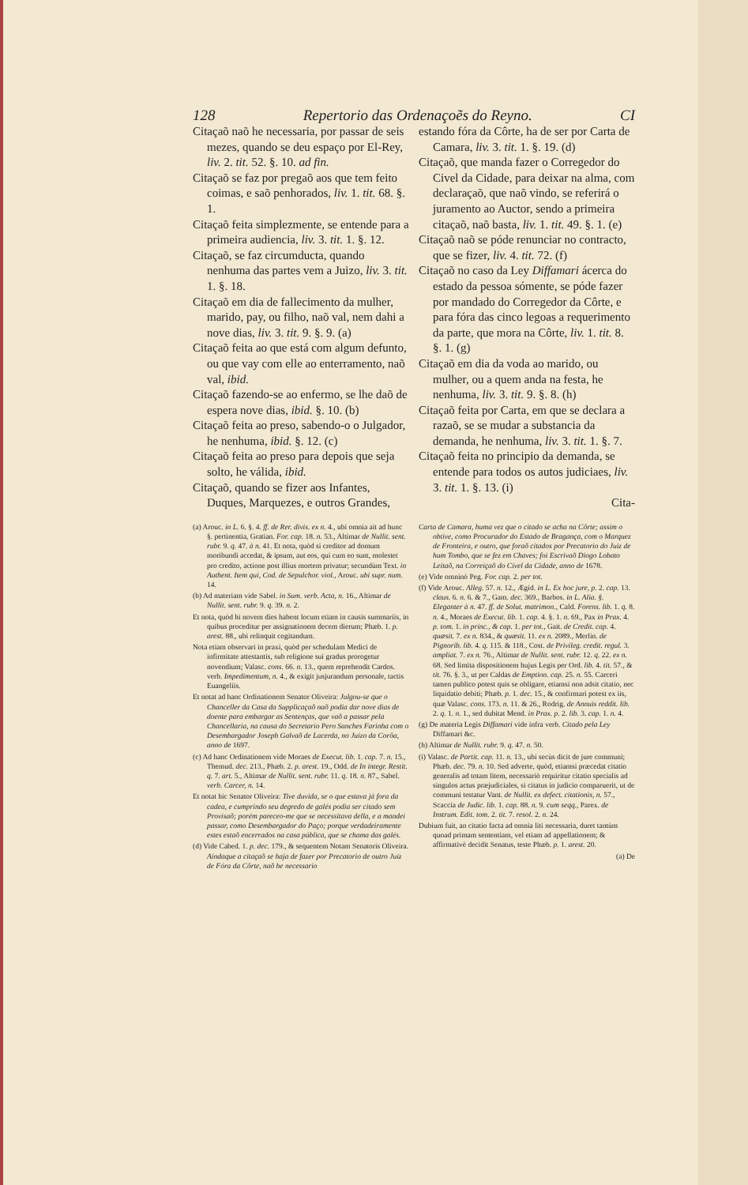128 Repertorio das Ordenaçoẽs do Reyno. CI
Citaçaõ naõ he necessaria, por passar de seis mezes, quando se deu espaço por El-Rey, liv. 2. tit. 52. §. 10. ad fin.
Citaçaõ se faz por pregaõ aos que tem feito coimas, e saõ penhorados, liv. 1. tit. 68. §. 1.
Citaçaõ feita simplezmente, se entende para a primeira audiencia, liv. 3. tit. 1. §. 12.
Citaçaõ, se faz circumducta, quando nenhuma das partes vem a Juizo, liv. 3. tit. 1. §. 18.
Citaçaõ em dia de fallecimento da mulher, marido, pay, ou filho, naõ val, nem dahi a nove dias, liv. 3. tit. 9. §. 9. (a)
Citaçaõ feita ao que está com algum defunto, ou que vay com elle ao enterramento, naõ val, ibid.
Citaçaõ fazendo-se ao enfermo, se lhe daõ de espera nove dias, ibid. §. 10. (b)
Citaçaõ feita ao preso, sabendo-o o Julgador, he nenhuma, ibid. §. 12. (c)
Citaçaõ feita ao preso para depois que seja solto, he válida, ibid.
Citaçaõ, quando se fizer aos Infantes, Duques, Marquezes, e outros Grandes,
estando fóra da Côrte, ha de ser por Carta de Camara, liv. 3. tit. 1. §. 19. (d)
Citaçaõ, que manda fazer o Corregedor do Civel da Cidade, para deixar na alma, com declaraçaõ, que naõ vindo, se referirá o juramento ao Auctor, sendo a primeira citaçaõ, naõ basta, liv. 1. tit. 49. §. 1. (e)
Citaçaõ naõ se póde renunciar no contracto, que se fizer, liv. 4. tit. 72. (f)
Citaçaõ no caso da Ley Diffamari ácerca do estado da pessoa sómente, se póde fazer por mandado do Corregedor da Côrte, e para fóra das cinco legoas a requerimento da parte, que mora na Côrte, liv. 1. tit. 8. §. 1. (g)
Citaçaõ em dia da voda ao marido, ou mulher, ou a quem anda na festa, he nenhuma, liv. 3. tit. 9. §. 8. (h)
Citaçaõ feita por Carta, em que se declara a razaõ, se se mudar a substancia da demanda, he nenhuma, liv. 3. tit. 1. §. 7.
Citaçaõ feita no principio da demanda, se entende para todos os autos judiciaes, liv. 3. tit. 1. §. 13. (i)
Cita-
(a) Arouc. in L. 6. §. 4. ff. de Rer. divis. ex n. 4., ubi omnia ait ad hunc §. pertinentia, Gratian. For. cap. 18. n. 53., Altimar de Nullit. sent. rubr. 9. q. 47. à n. 41. Et nota, quòd si creditor ad domum moribundi accedat, & ipsum, aut eos, qui cum eo sunt, molestet pro credito, actione post illius mortem privatur; secundùm Text. in Authent. Item qui, Cod. de Sepulchor. viol., Arouc. ubi supr. num. 14.
(b) Ad materiam vide Sabel. in Sum. verb. Acta, n. 16., Altimar de Nullit. sent. rubr. 9. q. 39. n. 2.
Et nota, quòd hi novem dies habent locum etiam in causis summariis, in quibus proceditur per assignationem decem dierum; Phæb. 1. p. arest. 88., ubi relinquit cogitandum.
Nota etiam observari in praxi, quòd per schedulam Medici de infirmitate attestantis, sub religione sui gradus prorogetur novendium; Valasc. cons. 66. n. 13., quem reprehendit Cardos. verb. Impedimentum, n. 4., & exigit jusjurandum personale, tactis Euangeliis.
Et notat ad hanc Ordinationem Senator Oliveira: Julgou-se que o Chanceller da Casa da Supplicaçaõ naõ podia dar nove dias de doente para embargar as Sentenças, que vaõ a passar pela Chancellaria, na causa do Secretario Pero Sanches Farinha com o Desembargador Joseph Galvaõ de Lacerda, no Juizo da Corôa, anno de 1697.
(c) Ad hanc Ordinationem vide Moraes de Execut. lib. 1. cap. 7. n. 15., Themud. dec. 213., Phæb. 2. p. arest. 19., Odd. de In integr. Restit. q. 7. art. 5., Altimar de Nullit. sent. rubr. 11. q. 18. n. 87., Sabel. verb. Carcer, n. 14.
Et notat hic Senator Oliveira: Tive duvida, se o que estava já fora da cadea, e cumprindo seu degredo de galés podia ser citado sem Provisaõ; porém pareceo-me que se necessitava della, e a mandei passar, como Desembargador do Paço; porque verdadeiramente estes estaõ encerrados na casa pública, que se chama das galés.
(d) Vide Cabed. 1. p. dec. 179., & sequentem Notam Senatoris Oliveira. Aindaque a citaçaõ se haja de fazer por Precatorio de outro Juiz de Fóra da Côrte, naõ he necessario
Carta de Camara, huma vez que o citado se acha na Côrte; assim o obtive, como Procurador do Estado de Bragança, com o Marquez de Fronteira, e outro, que foraõ citados por Precatorio do Juiz de hum Tombo, que se fez em Chaves; foi Escrivaõ Diogo Lobato Leitaõ, na Correiçaõ do Civel da Cidade, anno de 1678.
(e) Vide omninò Peg. For. cap. 2. per tot.
(f) Vide Arouc. Alleg. 57. n. 12., Ægid. in L. Ex hoc jure, p. 2. cap. 13. claus. 6. n. 6. & 7., Gam. dec. 369., Barbos. in L. Alia. §. Eleganter à n. 47. ff. de Solut. matrimon., Cald. Forens. lib. 1. q. 8. n. 4., Moraes de Execut. lib. 1. cap. 4. §. 1. n. 69., Pax in Prax. 4. p. tom. 1. in princ., & cap. 1. per tot., Gait. de Credit. cap. 4. quæsit. 7. ex n. 834., & quæsit. 11. ex n. 2089., Merlin. de Pignorib. lib. 4. q. 115. & 118., Cost. de Privileg. credit. regul. 3. ampliat. 7. ex n. 76., Altimar de Nullit. sent. rubr. 12. q. 22. ex n. 68. Sed limita dispositionem hujus Legis per Ord. lib. 4. tit. 57., & tit. 76. §. 3., ut per Caldas de Emption. cap. 25. n. 55. Carceri tamen publico potest quis se obligare, etiamsi non adsit citatio, nec liquidatio debiti; Phæb. p. 1. dec. 15., & confirmari potest ex iis, quæ Valasc. cons. 173. n. 11. & 26., Rodrig. de Annuis reddit. lib. 2. q. 1. n. 1., sed dubitat Mend. in Prax. p. 2. lib. 3. cap. 1. n. 4.
(g) De materia Legis Diffamari vide infra verb. Citado pela Ley Diffamari &c.
(h) Altimar de Nullit. rubr. 9. q. 47. n. 50.
(i) Valasc. de Partit. cap. 11. n. 13., ubi secùs dicit de jure communi; Phæb. dec. 79. n. 10. Sed adverte, quòd, etiamsi præcedat citatio generalis ad totam litem, necessariò requiritur citatio specialis ad singulos actus præjudiciales, si citatus in judicio comparuerit, ut de communi testatur Vant. de Nullit. ex defect. citationis, n. 57., Scaccia de Judic. lib. 1. cap. 88. n. 9. cum seqq., Parex. de Instrum. Edit. tom. 2. tit. 7. resol. 2. n. 24.
Dubium fuit, an citatio facta ad omnia liti necessaria, duret tantùm quoad primam sententiam, vel etiam ad appellationem; & affirmativè decidit Senatus, teste Phæb. p. 1. arest. 20.
(a) De